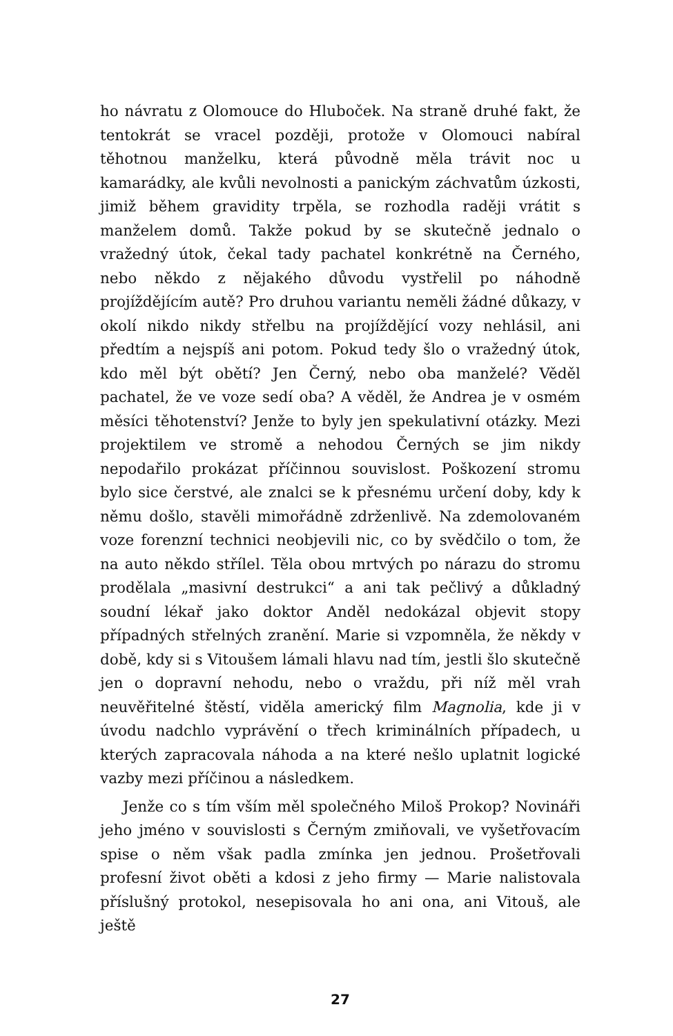ho návratu z Olomouce do Hluboček. Na straně druhé fakt, že tentokrát se vracel později, protože v Olomouci nabíral těhotnou manželku, která původně měla trávit noc u kamarádky, ale kvůli nevolnosti a panickým záchvatům úzkosti, jimiž během gravidity trpěla, se rozhodla raději vrátit s manželem domů. Takže pokud by se skutečně jednalo o vražedný útok, čekal tady pachatel konkrétně na Černého, nebo někdo z nějakého důvodu vystřelil po náhodně projíždějícím autě? Pro druhou variantu neměli žádné důkazy, v okolí nikdo nikdy střelbu na projíždějící vozy nehlásil, ani předtím a nejspíš ani potom. Pokud tedy šlo o vražedný útok, kdo měl být obětí? Jen Černý, nebo oba manželé? Věděl pachatel, že ve voze sedí oba? A věděl, že Andrea je v osmém měsíci těhotenství? Jenže to byly jen spekulativní otázky. Mezi projektilem ve stromě a nehodou Černých se jim nikdy nepodařilo prokázat příčinnou souvislost. Poškození stromu bylo sice čerstvé, ale znalci se k přesnému určení doby, kdy k němu došlo, stavěli mimořádně zdrženlivě. Na zdemolovaném voze forenzní technici neobjevili nic, co by svědčilo o tom, že na auto někdo střílel. Těla obou mrtvých po nárazu do stromu prodělala „masivní destrukci“ a ani tak pečlivý a důkladný soudní lékař jako doktor Anděl nedokázal objevit stopy případných střelných zranění. Marie si vzpomněla, že někdy v době, kdy si s Vitoušem lámali hlavu nad tím, jestli šlo skutečně jen o dopravní nehodu, nebo o vraždu, při níž měl vrah neuvěřitelné štěstí, viděla americký film Magnolia, kde ji v úvodu nadchlo vyprávění o třech kriminálních případech, u kterých zapracovala náhoda a na které nešlo uplatnit logické vazby mezi příčinou a následkem.
Jenže co s tím vším měl společného Miloš Prokop? Novináři jeho jméno v souvislosti s Černým zmiňovali, ve vyšetřovacím spise o něm však padla zmínka jen jednou. Prošetřovali profesní život oběti a kdosi z jeho firmy — Marie nalistovala příslušný protokol, nesepisovala ho ani ona, ani Vitouš, ale ještě
27